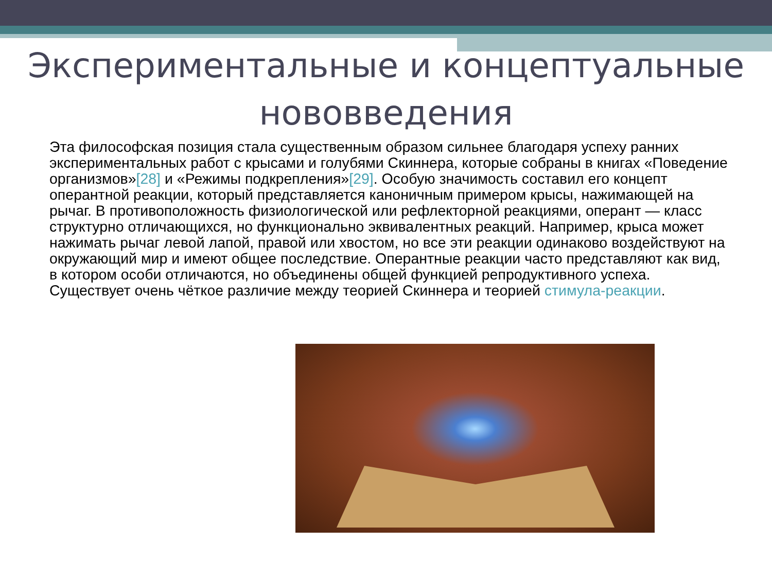Экспериментальные и концептуальные нововведения
Эта философская позиция стала существенным образом сильнее благодаря успеху ранних экспериментальных работ с крысами и голубями Скиннера, которые собраны в книгах «Поведение организмов»[28] и «Режимы подкрепления»[29]. Особую значимость составил его концепт оперантной реакции, который представляется каноничным примером крысы, нажимающей на рычаг. В противоположность физиологической или рефлекторной реакциями, оперант — класс структурно отличающихся, но функционально эквивалентных реакций. Например, крыса может нажимать рычаг левой лапой, правой или хвостом, но все эти реакции одинаково воздействуют на окружающий мир и имеют общее последствие. Оперантные реакции часто представляют как вид, в котором особи отличаются, но объединены общей функцией репродуктивного успеха. Существует очень чёткое различие между теорией Скиннера и теорией стимула-реакции.